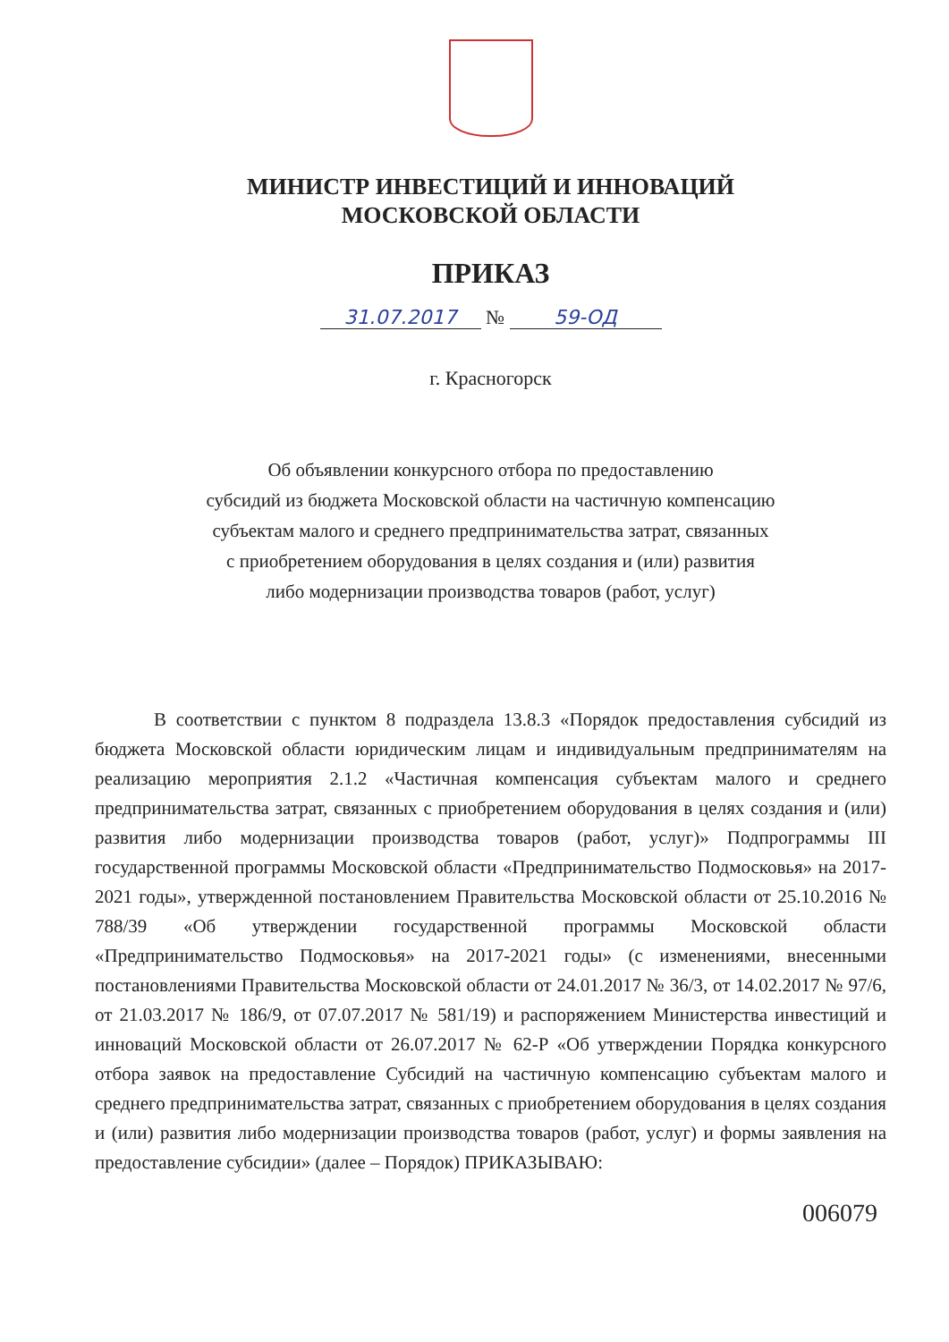МИНИСТР ИНВЕСТИЦИЙ И ИННОВАЦИЙ
МОСКОВСКОЙ ОБЛАСТИ
ПРИКАЗ
31.07.2017 № 59-ОД
г. Красногорск
Об объявлении конкурсного отбора по предоставлению
субсидий из бюджета Московской области на частичную компенсацию
субъектам малого и среднего предпринимательства затрат, связанных
с приобретением оборудования в целях создания и (или) развития
либо модернизации производства товаров (работ, услуг)
В соответствии с пунктом 8 подраздела 13.8.3 «Порядок предоставления субсидий из бюджета Московской области юридическим лицам и индивидуальным предпринимателям на реализацию мероприятия 2.1.2 «Частичная компенсация субъектам малого и среднего предпринимательства затрат, связанных с приобретением оборудования в целях создания и (или) развития либо модернизации производства товаров (работ, услуг)» Подпрограммы III государственной программы Московской области «Предпринимательство Подмосковья» на 2017-2021 годы», утвержденной постановлением Правительства Московской области от 25.10.2016 № 788/39 «Об утверждении государственной программы Московской области «Предпринимательство Подмосковья» на 2017-2021 годы» (с изменениями, внесенными постановлениями Правительства Московской области от 24.01.2017 № 36/3, от 14.02.2017 № 97/6, от 21.03.2017 № 186/9, от 07.07.2017 № 581/19) и распоряжением Министерства инвестиций и инноваций Московской области от 26.07.2017 № 62-Р «Об утверждении Порядка конкурсного отбора заявок на предоставление Субсидий на частичную компенсацию субъектам малого и среднего предпринимательства затрат, связанных с приобретением оборудования в целях создания и (или) развития либо модернизации производства товаров (работ, услуг) и формы заявления на предоставление субсидии» (далее – Порядок) ПРИКАЗЫВАЮ:
006079